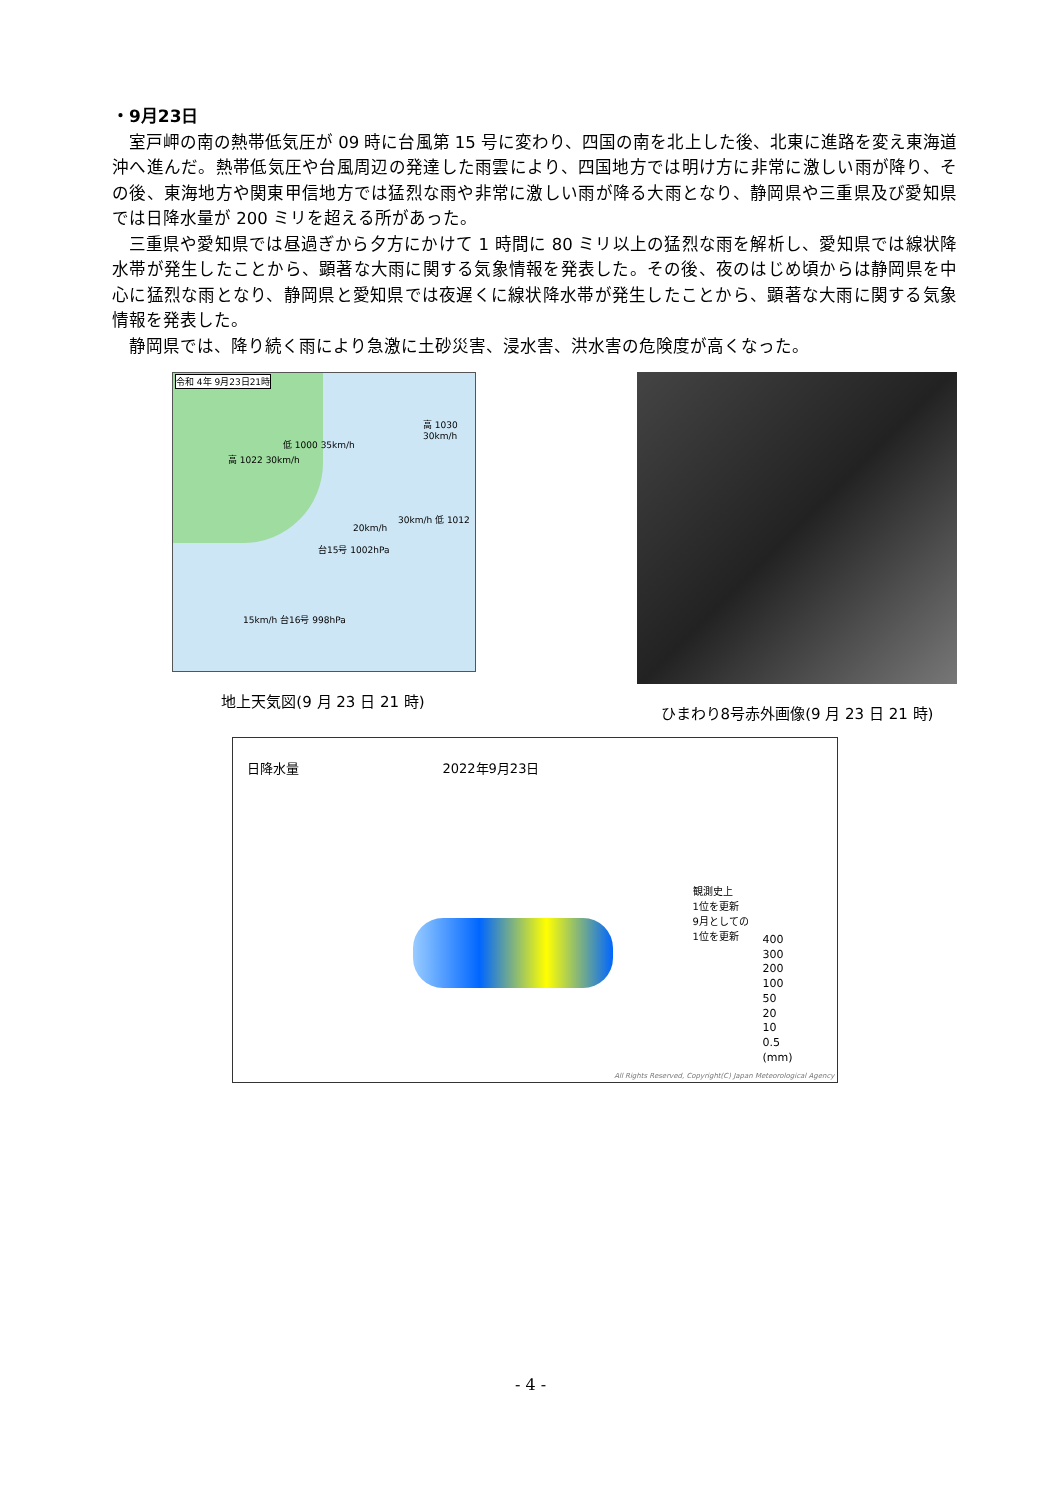・9月23日
室戸岬の南の熱帯低気圧が 09 時に台風第 15 号に変わり、四国の南を北上した後、北東に進路を変え東海道沖へ進んだ。熱帯低気圧や台風周辺の発達した雨雲により、四国地方では明け方に非常に激しい雨が降り、その後、東海地方や関東甲信地方では猛烈な雨や非常に激しい雨が降る大雨となり、静岡県や三重県及び愛知県では日降水量が 200 ミリを超える所があった。
三重県や愛知県では昼過ぎから夕方にかけて 1 時間に 80 ミリ以上の猛烈な雨を解析し、愛知県では線状降水帯が発生したことから、顕著な大雨に関する気象情報を発表した。その後、夜のはじめ頃からは静岡県を中心に猛烈な雨となり、静岡県と愛知県では夜遅くに線状降水帯が発生したことから、顕著な大雨に関する気象情報を発表した。
静岡県では、降り続く雨により急激に土砂災害、浸水害、洪水害の危険度が高くなった。
令和 4年 9月23日21時
高 1022 30km/h
低 1000 35km/h
高 1030 30km/h
20km/h
30km/h 低 1012
台15号 1002hPa
15km/h 台16号 998hPa
地上天気図(9 月 23 日 21 時)
ひまわり8号赤外画像(9 月 23 日 21 時)
日降水量 2022年9月23日
観測史上
1位を更新
9月としての
1位を更新
400
300
200
100
50
20
10
0.5
(mm)
All Rights Reserved, Copyright(C) Japan Meteorological Agency
- 4 -